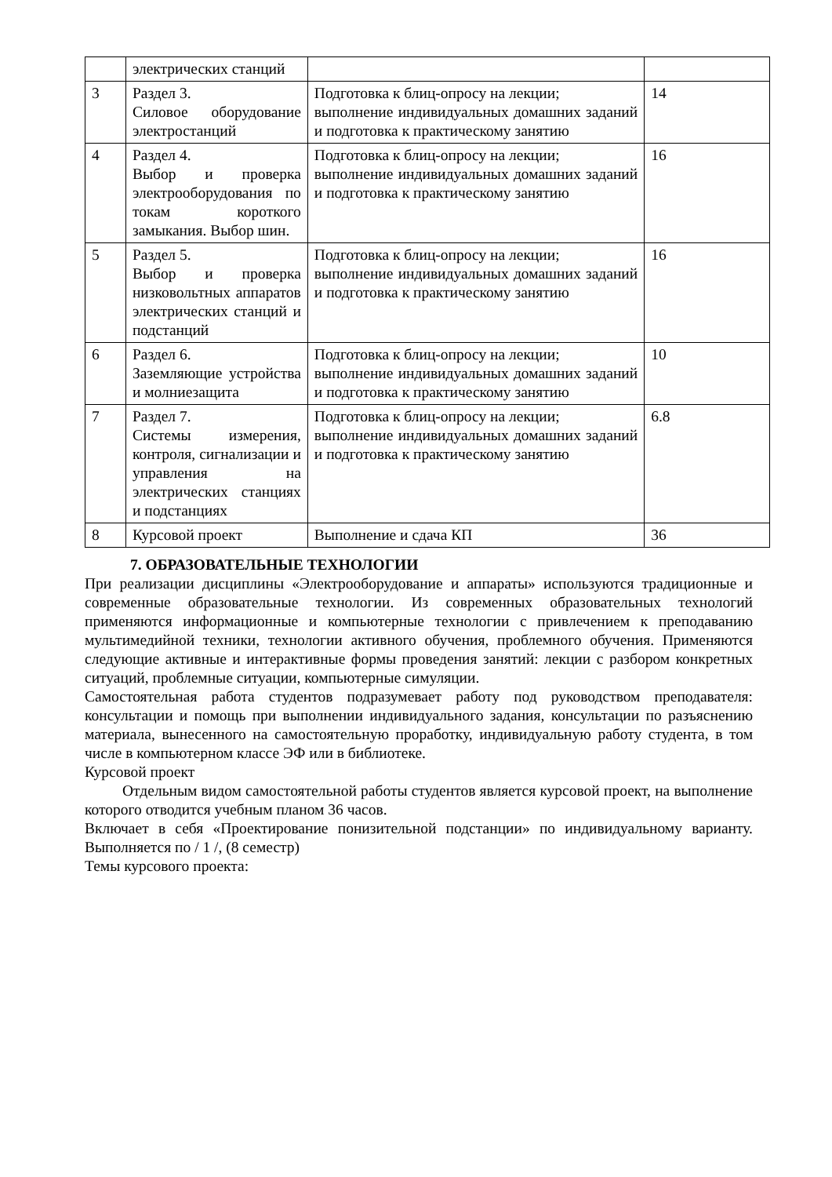| | электрических станций | | |
| 3 | Раздел 3. Силовое оборудование электростанций | Подготовка к блиц-опросу на лекции; выполнение индивидуальных домашних заданий и подготовка к практическому занятию | 14 |
| 4 | Раздел 4. Выбор и проверка электрооборудования по токам короткого замыкания. Выбор шин. | Подготовка к блиц-опросу на лекции; выполнение индивидуальных домашних заданий и подготовка к практическому занятию | 16 |
| 5 | Раздел 5. Выбор и проверка низковольтных аппаратов электрических станций и подстанций | Подготовка к блиц-опросу на лекции; выполнение индивидуальных домашних заданий и подготовка к практическому занятию | 16 |
| 6 | Раздел 6. Заземляющие устройства и молниезащита | Подготовка к блиц-опросу на лекции; выполнение индивидуальных домашних заданий и подготовка к практическому занятию | 10 |
| 7 | Раздел 7. Системы измерения, контроля, сигнализации и управления на электрических станциях и подстанциях | Подготовка к блиц-опросу на лекции; выполнение индивидуальных домашних заданий и подготовка к практическому занятию | 6.8 |
| 8 | Курсовой проект | Выполнение и сдача КП | 36 |
7. ОБРАЗОВАТЕЛЬНЫЕ ТЕХНОЛОГИИ
При реализации дисциплины «Электрооборудование и аппараты» используются традиционные и современные образовательные технологии. Из современных образовательных технологий применяются информационные и компьютерные технологии с привлечением к преподаванию мультимедийной техники, технологии активного обучения, проблемного обучения. Применяются следующие активные и интерактивные формы проведения занятий: лекции с разбором конкретных ситуаций, проблемные ситуации, компьютерные симуляции.
Самостоятельная работа студентов подразумевает работу под руководством преподавателя: консультации и помощь при выполнении индивидуального задания, консультации по разъяснению материала, вынесенного на самостоятельную проработку, индивидуальную работу студента, в том числе в компьютерном классе ЭФ или в библиотеке.
Курсовой проект
Отдельным видом самостоятельной работы студентов является курсовой проект, на выполнение которого отводится учебным планом 36 часов.
Включает в себя «Проектирование понизительной подстанции» по индивидуальному варианту. Выполняется по / 1 /, (8 семестр)
Темы курсового проекта: